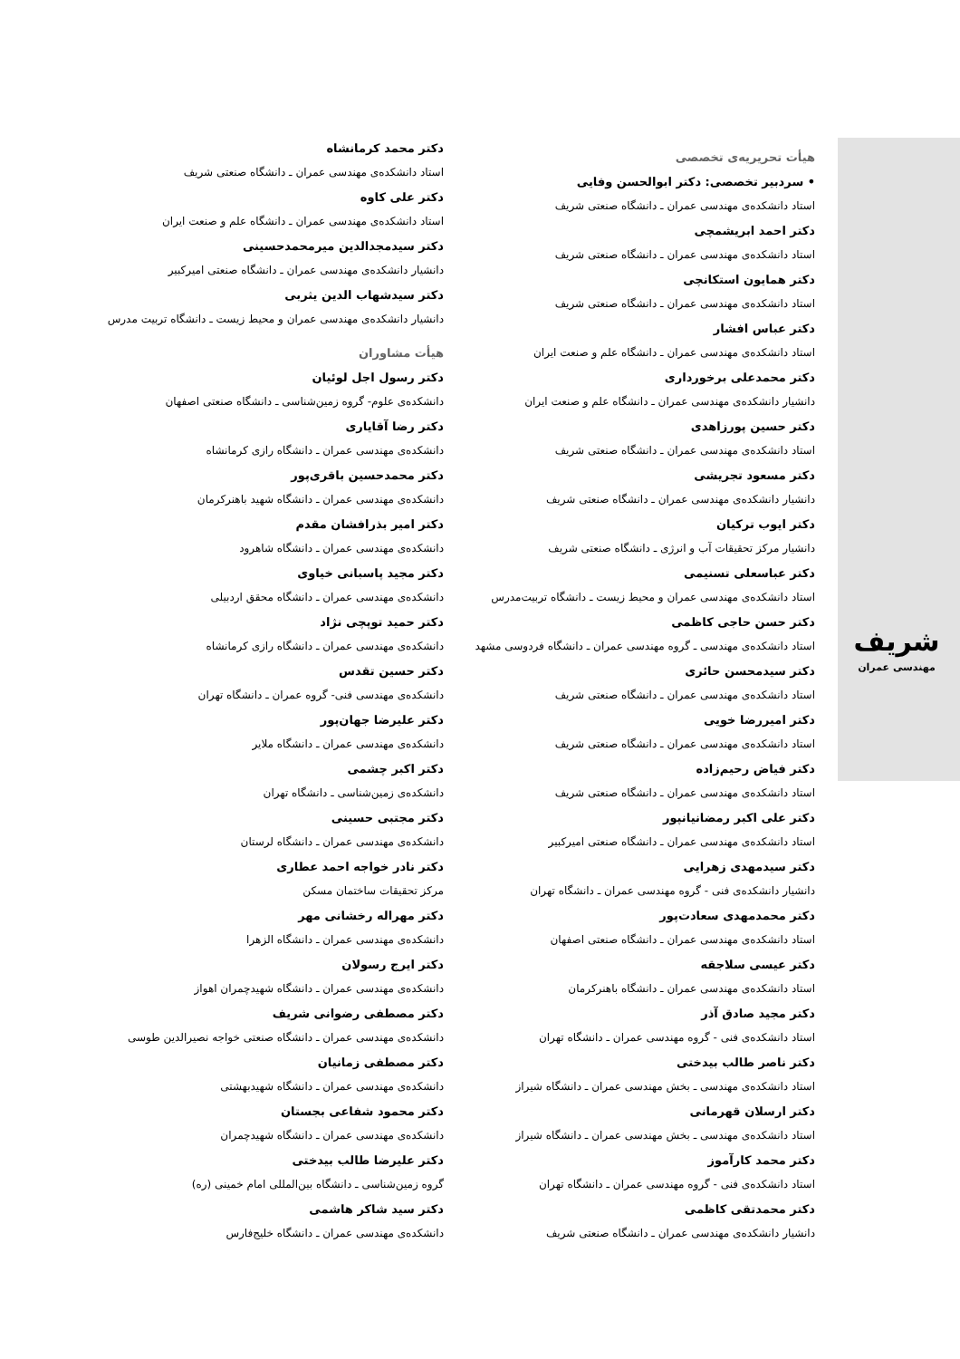شریف
مهندسی عمران
هیأت تحریریه‌ی تخصصی
• سردبیر تخصصی: دکتر ابوالحسن وفایی
استاد دانشکده‌ی مهندسی عمران ـ دانشگاه صنعتی شریف
دکتر احمد ابریشمچی
استاد دانشکده‌ی مهندسی عمران ـ دانشگاه صنعتی شریف
دکتر همایون استکانچی
استاد دانشکده‌ی مهندسی عمران ـ دانشگاه صنعتی شریف
دکتر عباس افشار
استاد دانشکده‌ی مهندسی عمران ـ دانشگاه علم و صنعت ایران
دکتر محمدعلی برخورداری
دانشیار دانشکده‌ی مهندسی عمران ـ دانشگاه علم و صنعت ایران
دکتر حسین پورزاهدی
استاد دانشکده‌ی مهندسی عمران ـ دانشگاه صنعتی شریف
دکتر مسعود تجریشی
دانشیار دانشکده‌ی مهندسی عمران ـ دانشگاه صنعتی شریف
دکتر ایوب ترکیان
دانشیار مرکز تحقیقات آب و انرژی ـ دانشگاه صنعتی شریف
دکتر عباسعلی تسنیمی
استاد دانشکده‌ی مهندسی عمران و محیط زیست ـ دانشگاه تربیت‌مدرس
دکتر حسن حاجی کاظمی
استاد دانشکده‌ی مهندسی ـ گروه مهندسی عمران ـ دانشگاه فردوسی مشهد
دکتر سیدمحسن حائری
استاد دانشکده‌ی مهندسی عمران ـ دانشگاه صنعتی شریف
دکتر امیررضا خویی
استاد دانشکده‌ی مهندسی عمران ـ دانشگاه صنعتی شریف
دکتر فیاض رحیم‌زاده
استاد دانشکده‌ی مهندسی عمران ـ دانشگاه صنعتی شریف
دکتر علی اکبر رمضانیانپور
استاد دانشکده‌ی مهندسی عمران ـ دانشگاه صنعتی امیرکبیر
دکتر سیدمهدی زهرایی
دانشیار دانشکده‌ی فنی - گروه مهندسی عمران ـ دانشگاه تهران
دکتر محمدمهدی سعادت‌پور
استاد دانشکده‌ی مهندسی عمران ـ دانشگاه صنعتی اصفهان
دکتر عیسی سلاجقه
استاد دانشکده‌ی مهندسی عمران ـ دانشگاه باهنرکرمان
دکتر مجید صادق آذر
استاد دانشکده‌ی فنی - گروه مهندسی عمران ـ دانشگاه تهران
دکتر ناصر طالب بیدختی
استاد دانشکده‌ی مهندسی ـ بخش مهندسی عمران ـ دانشگاه شیراز
دکتر ارسلان قهرمانی
استاد دانشکده‌ی مهندسی ـ بخش مهندسی عمران ـ دانشگاه شیراز
دکتر محمد کارآموز
استاد دانشکده‌ی فنی - گروه مهندسی عمران ـ دانشگاه تهران
دکتر محمدتقی کاظمی
دانشیار دانشکده‌ی مهندسی عمران ـ دانشگاه صنعتی شریف
دکتر محمد کرمانشاه
استاد دانشکده‌ی مهندسی عمران ـ دانشگاه صنعتی شریف
دکتر علی کاوه
استاد دانشکده‌ی مهندسی عمران ـ دانشگاه علم و صنعت ایران
دکتر سیدمجدالدین میرمحمدحسینی
دانشیار دانشکده‌ی مهندسی عمران ـ دانشگاه صنعتی امیرکبیر
دکتر سیدشهاب الدین یثربی
دانشیار دانشکده‌ی مهندسی عمران و محیط زیست ـ دانشگاه تربیت مدرس
هیأت مشاوران
دکتر رسول اجل لوئیان
دانشکده‌ی علوم- گروه زمین‌شناسی ـ دانشگاه صنعتی اصفهان
دکتر رضا آقایاری
دانشکده‌ی مهندسی عمران ـ دانشگاه رازی کرمانشاه
دکتر محمدحسین باقری‌پور
دانشکده‌ی مهندسی عمران ـ دانشگاه شهید باهنرکرمان
دکتر امیر بذرافشان مقدم
دانشکده‌ی مهندسی عمران ـ دانشگاه شاهرود
دکتر مجید پاسبانی خیاوی
دانشکده‌ی مهندسی عمران ـ دانشگاه محقق اردبیلی
دکتر حمید توپچی نژاد
دانشکده‌ی مهندسی عمران ـ دانشگاه رازی کرمانشاه
دکتر حسین تقدس
دانشکده‌ی مهندسی فنی- گروه عمران ـ دانشگاه تهران
دکتر علیرضا جهان‌پور
دانشکده‌ی مهندسی عمران ـ دانشگاه ملایر
دکتر اکبر چشمی
دانشکده‌ی زمین‌شناسی ـ دانشگاه تهران
دکتر مجتبی حسینی
دانشکده‌ی مهندسی عمران ـ دانشگاه لرستان
دکتر نادر خواجه احمد عطاری
مرکز تحقیقات ساختمان مسکن
دکتر مهراله رخشانی مهر
دانشکده‌ی مهندسی عمران ـ دانشگاه الزهرا
دکتر ایرج رسولان
دانشکده‌ی مهندسی عمران ـ دانشگاه شهیدچمران اهواز
دکتر مصطفی رضوانی شریف
دانشکده‌ی مهندسی عمران ـ دانشگاه صنعتی خواجه نصیرالدین طوسی
دکتر مصطفی زمانیان
دانشکده‌ی مهندسی عمران ـ دانشگاه شهیدبهشتی
دکتر محمود شفاعی بجستان
دانشکده‌ی مهندسی عمران ـ دانشگاه شهیدچمران
دکتر علیرضا طالب بیدختی
گروه زمین‌شناسی ـ دانشگاه بین‌المللی امام خمینی (ره)
دکتر سید شاکر هاشمی
دانشکده‌ی مهندسی عمران ـ دانشگاه خلیج‌فارس